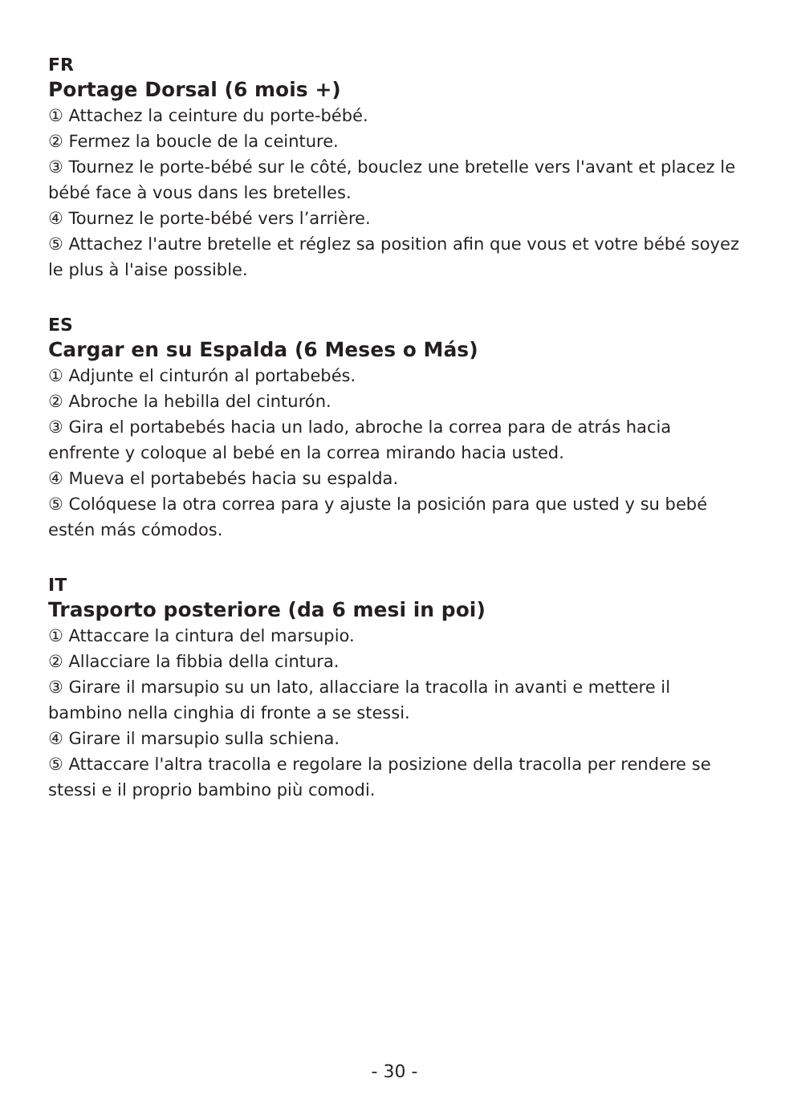FR
Portage Dorsal (6 mois +)
① Attachez la ceinture du porte-bébé.
② Fermez la boucle de la ceinture.
③ Tournez le porte-bébé sur le côté, bouclez une bretelle vers l'avant et placez le bébé face à vous dans les bretelles.
④ Tournez le porte-bébé vers l’arrière.
⑤ Attachez l'autre bretelle et réglez sa position afin que vous et votre bébé soyez le plus à l'aise possible.
ES
Cargar en su Espalda (6 Meses o Más)
① Adjunte el cinturón al portabebés.
② Abroche la hebilla del cinturón.
③ Gira el portabebés hacia un lado, abroche la correa para de atrás hacia enfrente y coloque al bebé en la correa mirando hacia usted.
④ Mueva el portabebés hacia su espalda.
⑤ Colóquese la otra correa para y ajuste la posición para que usted y su bebé estén más cómodos.
IT
Trasporto posteriore (da 6 mesi in poi)
① Attaccare la cintura del marsupio.
② Allacciare la fibbia della cintura.
③ Girare il marsupio su un lato, allacciare la tracolla in avanti e mettere il bambino nella cinghia di fronte a se stessi.
④ Girare il marsupio sulla schiena.
⑤ Attaccare l'altra tracolla e regolare la posizione della tracolla per rendere se stessi e il proprio bambino più comodi.
- 30 -